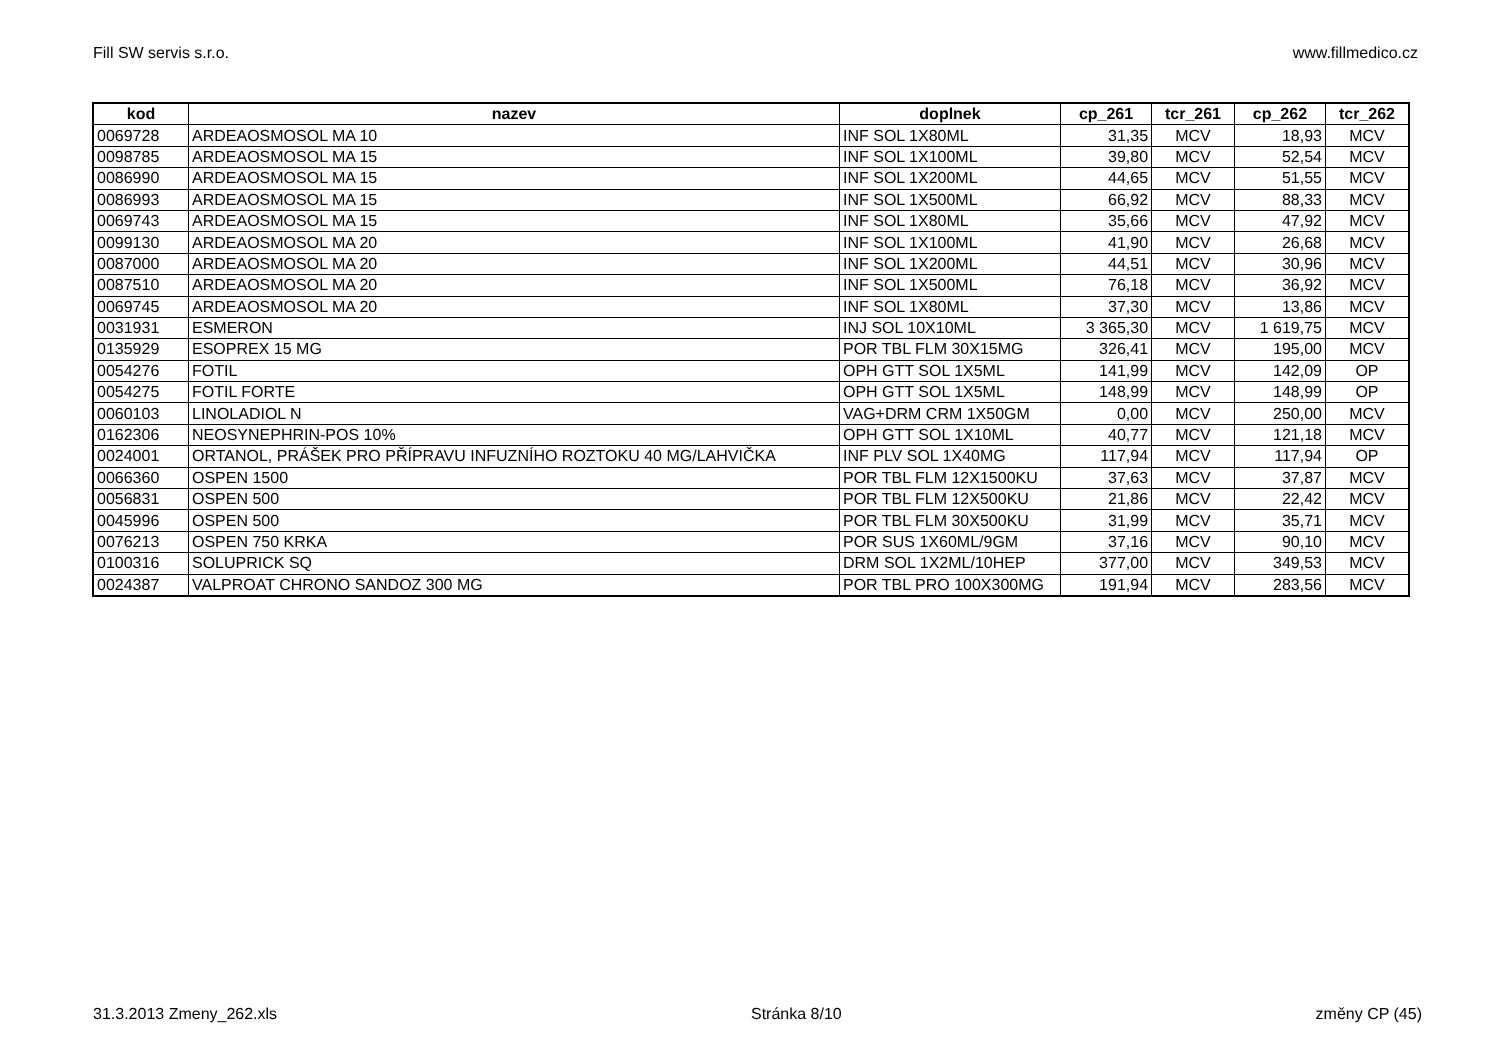Fill SW servis s.r.o. www.fillmedico.cz
| kod | nazev | doplnek | cp_261 | tcr_261 | cp_262 | tcr_262 |
| --- | --- | --- | --- | --- | --- | --- |
| 0069728 | ARDEAOSMOSOL MA 10 | INF SOL 1X80ML | 31,35 | MCV | 18,93 | MCV |
| 0098785 | ARDEAOSMOSOL MA 15 | INF SOL 1X100ML | 39,80 | MCV | 52,54 | MCV |
| 0086990 | ARDEAOSMOSOL MA 15 | INF SOL 1X200ML | 44,65 | MCV | 51,55 | MCV |
| 0086993 | ARDEAOSMOSOL MA 15 | INF SOL 1X500ML | 66,92 | MCV | 88,33 | MCV |
| 0069743 | ARDEAOSMOSOL MA 15 | INF SOL 1X80ML | 35,66 | MCV | 47,92 | MCV |
| 0099130 | ARDEAOSMOSOL MA 20 | INF SOL 1X100ML | 41,90 | MCV | 26,68 | MCV |
| 0087000 | ARDEAOSMOSOL MA 20 | INF SOL 1X200ML | 44,51 | MCV | 30,96 | MCV |
| 0087510 | ARDEAOSMOSOL MA 20 | INF SOL 1X500ML | 76,18 | MCV | 36,92 | MCV |
| 0069745 | ARDEAOSMOSOL MA 20 | INF SOL 1X80ML | 37,30 | MCV | 13,86 | MCV |
| 0031931 | ESMERON | INJ SOL 10X10ML | 3 365,30 | MCV | 1 619,75 | MCV |
| 0135929 | ESOPREX 15 MG | POR TBL FLM 30X15MG | 326,41 | MCV | 195,00 | MCV |
| 0054276 | FOTIL | OPH GTT SOL 1X5ML | 141,99 | MCV | 142,09 | OP |
| 0054275 | FOTIL FORTE | OPH GTT SOL 1X5ML | 148,99 | MCV | 148,99 | OP |
| 0060103 | LINOLADIOL N | VAG+DRM CRM 1X50GM | 0,00 | MCV | 250,00 | MCV |
| 0162306 | NEOSYNEPHRIN-POS 10% | OPH GTT SOL 1X10ML | 40,77 | MCV | 121,18 | MCV |
| 0024001 | ORTANOL, PRÁŠEK PRO PŘÍPRAVU INFUZNÍHO ROZTOKU 40 MG/LAHVIČKA | INF PLV SOL 1X40MG | 117,94 | MCV | 117,94 | OP |
| 0066360 | OSPEN 1500 | POR TBL FLM 12X1500KU | 37,63 | MCV | 37,87 | MCV |
| 0056831 | OSPEN 500 | POR TBL FLM 12X500KU | 21,86 | MCV | 22,42 | MCV |
| 0045996 | OSPEN 500 | POR TBL FLM 30X500KU | 31,99 | MCV | 35,71 | MCV |
| 0076213 | OSPEN 750 KRKA | POR SUS 1X60ML/9GM | 37,16 | MCV | 90,10 | MCV |
| 0100316 | SOLUPRICK SQ | DRM SOL 1X2ML/10HEP | 377,00 | MCV | 349,53 | MCV |
| 0024387 | VALPROAT CHRONO SANDOZ 300 MG | POR TBL PRO 100X300MG | 191,94 | MCV | 283,56 | MCV |
31.3.2013 Zmeny_262.xls Stránka 8/10 změny CP (45)